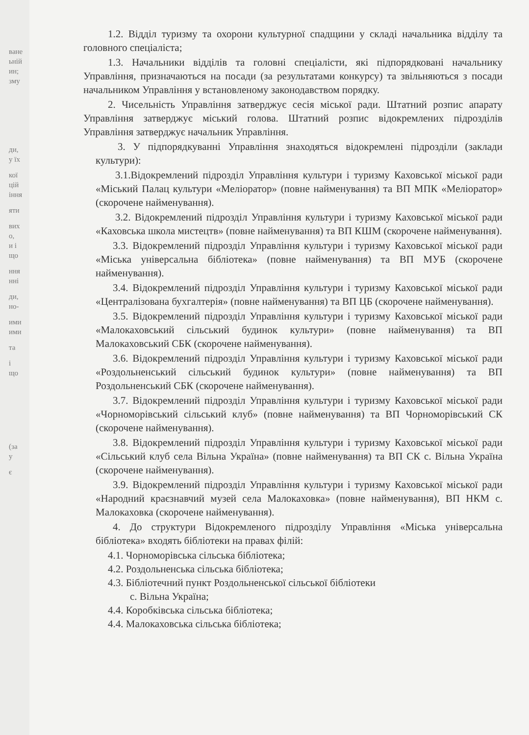ване
ьній
ин;
зму
ди,
у їх
кої
цій
іння
яти
вих
о,
и і
що
ння
нні
ди,
но-
ими
ими
та
і
що
(за
у
є
1.2. Відділ туризму та охорони культурної спадщини у складі начальника відділу та головного спеціаліста;
1.3. Начальники відділів та головні спеціалісти, які підпорядковані начальнику Управління, призначаються на посади (за результатами конкурсу) та звільняються з посади начальником Управління у встановленому законодавством порядку.
2. Чисельність Управління затверджує сесія міської ради. Штатний розпис апарату Управління затверджує міський голова. Штатний розпис відокремлених підрозділів Управління затверджує начальник Управління.
3. У підпорядкуванні Управління знаходяться відокремлені підрозділи (заклади культури):
3.1.Відокремлений підрозділ Управління культури і туризму Каховської міської ради «Міський Палац культури «Меліоратор» (повне найменування) та ВП МПК «Меліоратор» (скорочене найменування).
3.2. Відокремлений підрозділ Управління культури і туризму Каховської міської ради «Каховська школа мистецтв» (повне найменування) та ВП КШМ (скорочене найменування).
3.3. Відокремлений підрозділ Управління культури і туризму Каховської міської ради «Міська універсальна бібліотека» (повне найменування) та ВП МУБ (скорочене найменування).
3.4. Відокремлений підрозділ Управління культури і туризму Каховської міської ради «Централізована бухгалтерія» (повне найменування) та ВП ЦБ (скорочене найменування).
3.5. Відокремлений підрозділ Управління культури і туризму Каховської міської ради «Малокаховський сільський будинок культури» (повне найменування) та ВП Малокаховський СБК (скорочене найменування).
3.6. Відокремлений підрозділ Управління культури і туризму Каховської міської ради «Роздольненський сільський будинок культури» (повне найменування) та ВП Роздольненський СБК (скорочене найменування).
3.7. Відокремлений підрозділ Управління культури і туризму Каховської міської ради «Чорноморівський сільський клуб» (повне найменування) та ВП Чорноморівський СК (скорочене найменування).
3.8. Відокремлений підрозділ Управління культури і туризму Каховської міської ради «Сільський клуб села Вільна Україна» (повне найменування) та ВП СК с. Вільна Україна (скорочене найменування).
3.9. Відокремлений підрозділ Управління культури і туризму Каховської міської ради «Народний краєзнавчий музей села Малокаховка» (повне найменування), ВП НКМ с. Малокаховка (скорочене найменування).
4. До структури Відокремленого підрозділу Управління «Міська універсальна бібліотека» входять бібліотеки на правах філій:
4.1. Чорноморівська сільська бібліотека;
4.2. Роздольненська сільська бібліотека;
4.3. Бібліотечний пункт Роздольненської сільської бібліотеки
с. Вільна Україна;
4.4. Коробківська сільська бібліотека;
4.4. Малокаховська сільська бібліотека;